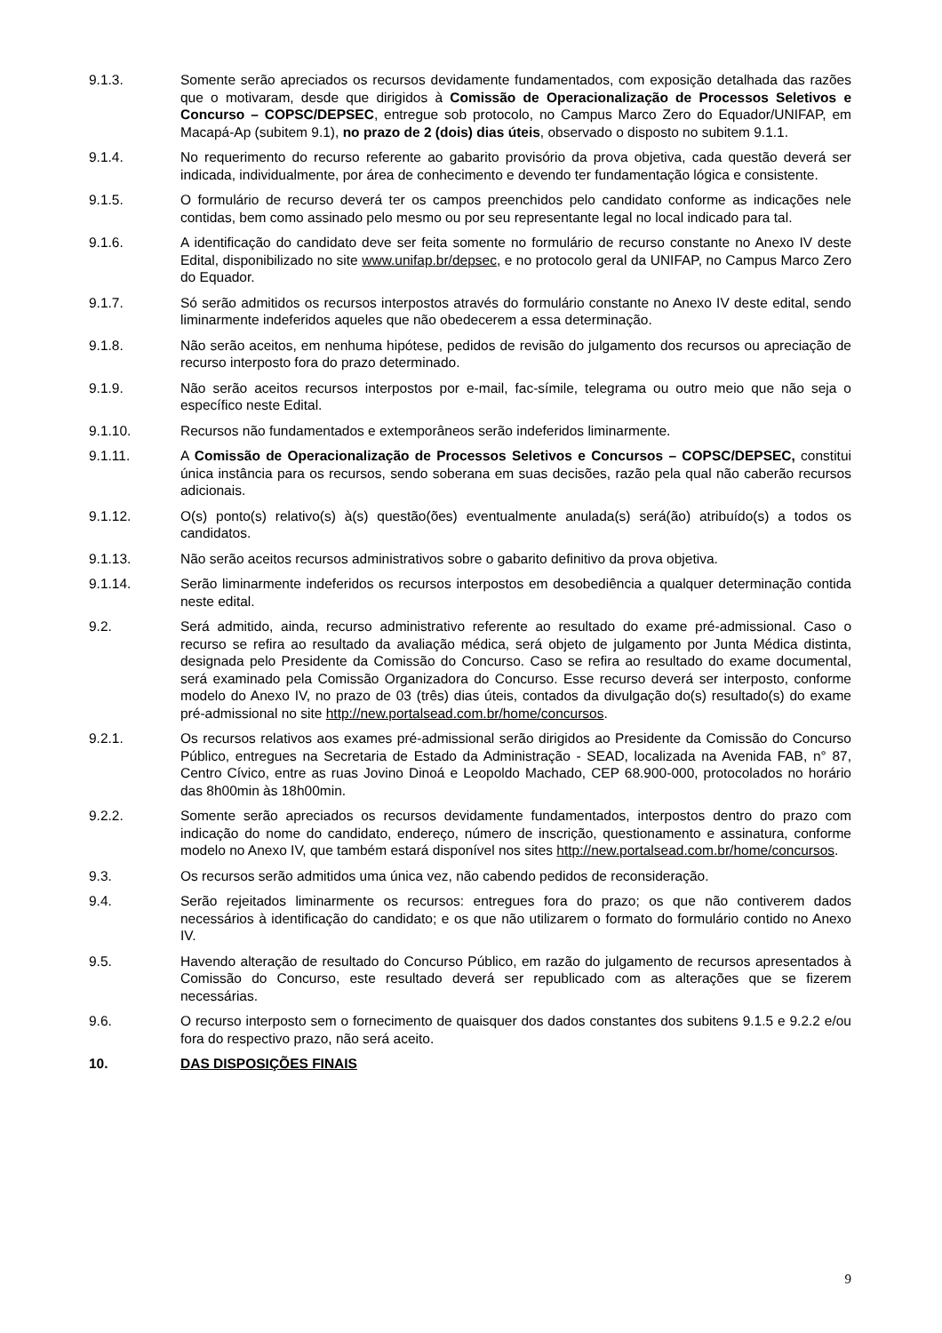9.1.3. Somente serão apreciados os recursos devidamente fundamentados, com exposição detalhada das razões que o motivaram, desde que dirigidos à Comissão de Operacionalização de Processos Seletivos e Concurso – COPSC/DEPSEC, entregue sob protocolo, no Campus Marco Zero do Equador/UNIFAP, em Macapá-Ap (subitem 9.1), no prazo de 2 (dois) dias úteis, observado o disposto no subitem 9.1.1.
9.1.4. No requerimento do recurso referente ao gabarito provisório da prova objetiva, cada questão deverá ser indicada, individualmente, por área de conhecimento e devendo ter fundamentação lógica e consistente.
9.1.5. O formulário de recurso deverá ter os campos preenchidos pelo candidato conforme as indicações nele contidas, bem como assinado pelo mesmo ou por seu representante legal no local indicado para tal.
9.1.6. A identificação do candidato deve ser feita somente no formulário de recurso constante no Anexo IV deste Edital, disponibilizado no site www.unifap.br/depsec, e no protocolo geral da UNIFAP, no Campus Marco Zero do Equador.
9.1.7. Só serão admitidos os recursos interpostos através do formulário constante no Anexo IV deste edital, sendo liminarmente indeferidos aqueles que não obedecerem a essa determinação.
9.1.8. Não serão aceitos, em nenhuma hipótese, pedidos de revisão do julgamento dos recursos ou apreciação de recurso interposto fora do prazo determinado.
9.1.9. Não serão aceitos recursos interpostos por e-mail, fac-símile, telegrama ou outro meio que não seja o específico neste Edital.
9.1.10. Recursos não fundamentados e extemporâneos serão indeferidos liminarmente.
9.1.11. A Comissão de Operacionalização de Processos Seletivos e Concursos – COPSC/DEPSEC, constitui única instância para os recursos, sendo soberana em suas decisões, razão pela qual não caberão recursos adicionais.
9.1.12. O(s) ponto(s) relativo(s) à(s) questão(ões) eventualmente anulada(s) será(ão) atribuído(s) a todos os candidatos.
9.1.13. Não serão aceitos recursos administrativos sobre o gabarito definitivo da prova objetiva.
9.1.14. Serão liminarmente indeferidos os recursos interpostos em desobediência a qualquer determinação contida neste edital.
9.2. Será admitido, ainda, recurso administrativo referente ao resultado do exame pré-admissional. Caso o recurso se refira ao resultado da avaliação médica, será objeto de julgamento por Junta Médica distinta, designada pelo Presidente da Comissão do Concurso. Caso se refira ao resultado do exame documental, será examinado pela Comissão Organizadora do Concurso. Esse recurso deverá ser interposto, conforme modelo do Anexo IV, no prazo de 03 (três) dias úteis, contados da divulgação do(s) resultado(s) do exame pré-admissional no site http://new.portalsead.com.br/home/concursos.
9.2.1. Os recursos relativos aos exames pré-admissional serão dirigidos ao Presidente da Comissão do Concurso Público, entregues na Secretaria de Estado da Administração - SEAD, localizada na Avenida FAB, n° 87, Centro Cívico, entre as ruas Jovino Dinoá e Leopoldo Machado, CEP 68.900-000, protocolados no horário das 8h00min às 18h00min.
9.2.2. Somente serão apreciados os recursos devidamente fundamentados, interpostos dentro do prazo com indicação do nome do candidato, endereço, número de inscrição, questionamento e assinatura, conforme modelo no Anexo IV, que também estará disponível nos sites http://new.portalsead.com.br/home/concursos.
9.3. Os recursos serão admitidos uma única vez, não cabendo pedidos de reconsideração.
9.4. Serão rejeitados liminarmente os recursos: entregues fora do prazo; os que não contiverem dados necessários à identificação do candidato; e os que não utilizarem o formato do formulário contido no Anexo IV.
9.5. Havendo alteração de resultado do Concurso Público, em razão do julgamento de recursos apresentados à Comissão do Concurso, este resultado deverá ser republicado com as alterações que se fizerem necessárias.
9.6. O recurso interposto sem o fornecimento de quaisquer dos dados constantes dos subitens 9.1.5 e 9.2.2 e/ou fora do respectivo prazo, não será aceito.
10. DAS DISPOSIÇÕES FINAIS
9